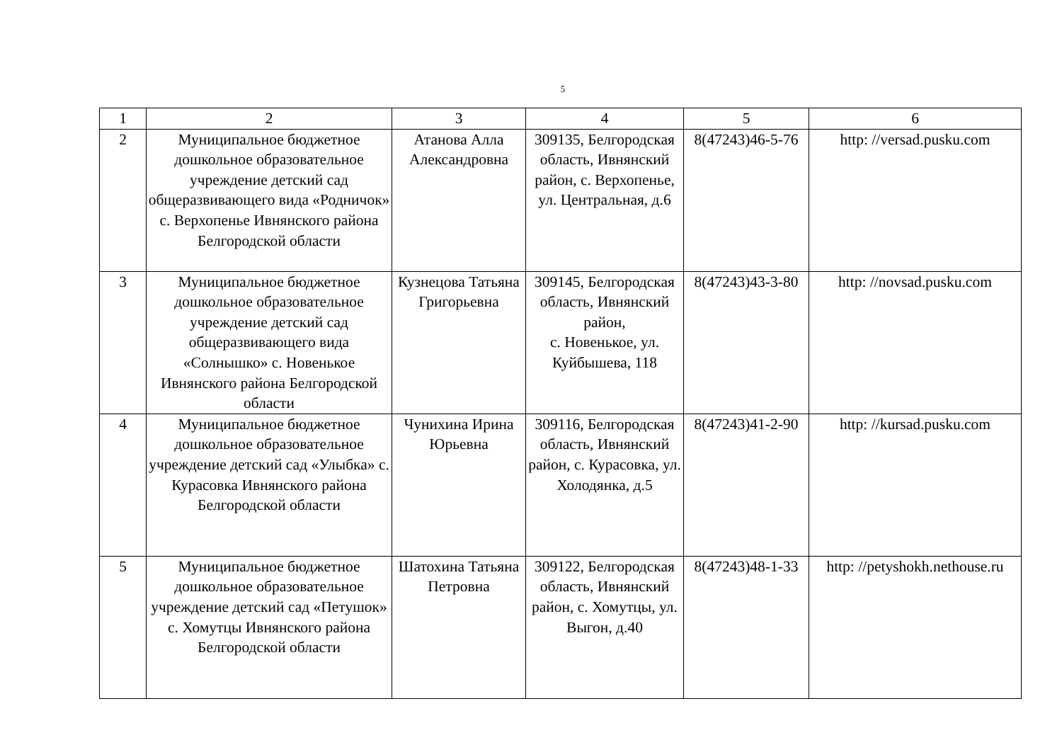5
| 1 | 2 | 3 | 4 | 5 | 6 |
| --- | --- | --- | --- | --- | --- |
| 2 | Муниципальное бюджетное дошкольное образовательное учреждение детский сад общеразвивающего вида «Родничок» с. Верхопенье Ивнянского района Белгородской области | Атанова Алла Александровна | 309135, Белгородская область, Ивнянский район, с. Верхопенье, ул. Центральная, д.6 | 8(47243)46-5-76 | http: //versad.pusku.com |
| 3 | Муниципальное бюджетное дошкольное образовательное учреждение детский сад общеразвивающего вида «Солнышко» с. Новенькое Ивнянского района Белгородской области | Кузнецова Татьяна Григорьевна | 309145, Белгородская область, Ивнянский район, с. Новенькое, ул. Куйбышева, 118 | 8(47243)43-3-80 | http: //novsad.pusku.com |
| 4 | Муниципальное бюджетное дошкольное образовательное учреждение детский сад «Улыбка» с. Курасовка Ивнянского района Белгородской области | Чунихина Ирина Юрьевна | 309116, Белгородская область, Ивнянский район, с. Курасовка, ул. Холодянка, д.5 | 8(47243)41-2-90 | http: //kursad.pusku.com |
| 5 | Муниципальное бюджетное дошкольное образовательное учреждение детский сад «Петушок» с. Хомутцы Ивнянского района Белгородской области | Шатохина Татьяна Петровна | 309122, Белгородская область, Ивнянский район, с. Хомутцы, ул. Выгон, д.40 | 8(47243)48-1-33 | http: //petyshokh.nethouse.ru |